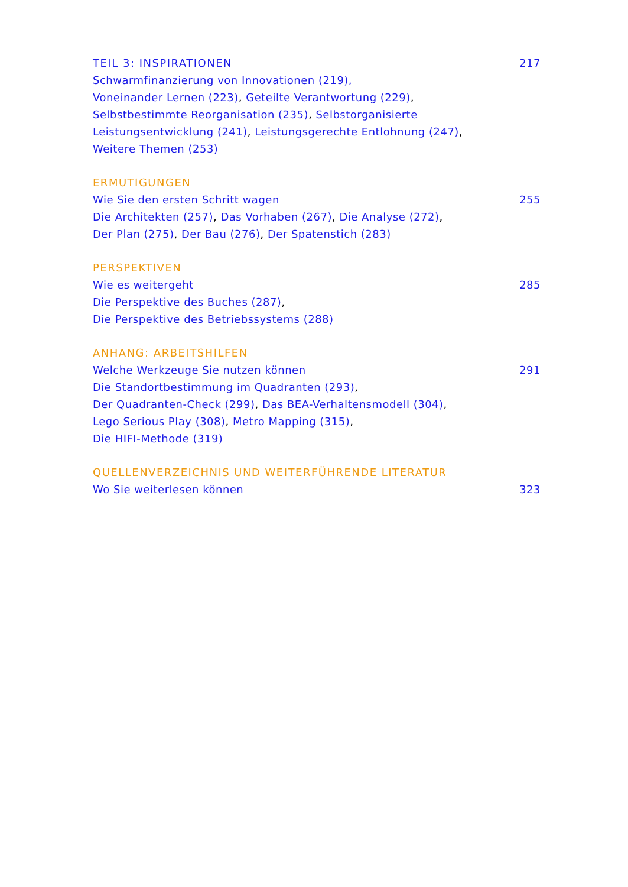TEIL 3: INSPIRATIONEN 217
Schwarmfinanzierung von Innovationen (219),
Voneinander Lernen (223), Geteilte Verantwortung (229),
Selbstbestimmte Reorganisation (235), Selbstorganisierte
Leistungsentwicklung (241), Leistungsgerechte Entlohnung (247),
Weitere Themen (253)
ERMUTIGUNGEN
Wie Sie den ersten Schritt wagen 255
Die Architekten (257), Das Vorhaben (267), Die Analyse (272),
Der Plan (275), Der Bau (276), Der Spatenstich (283)
PERSPEKTIVEN
Wie es weitergeht 285
Die Perspektive des Buches (287),
Die Perspektive des Betriebssystems (288)
ANHANG: ARBEITSHILFEN
Welche Werkzeuge Sie nutzen können 291
Die Standortbestimmung im Quadranten (293),
Der Quadranten-Check (299), Das BEA-Verhaltensmodell (304),
Lego Serious Play (308), Metro Mapping (315),
Die HIFI-Methode (319)
QUELLENVERZEICHNIS UND WEITERFÜHRENDE LITERATUR
Wo Sie weiterlesen können 323